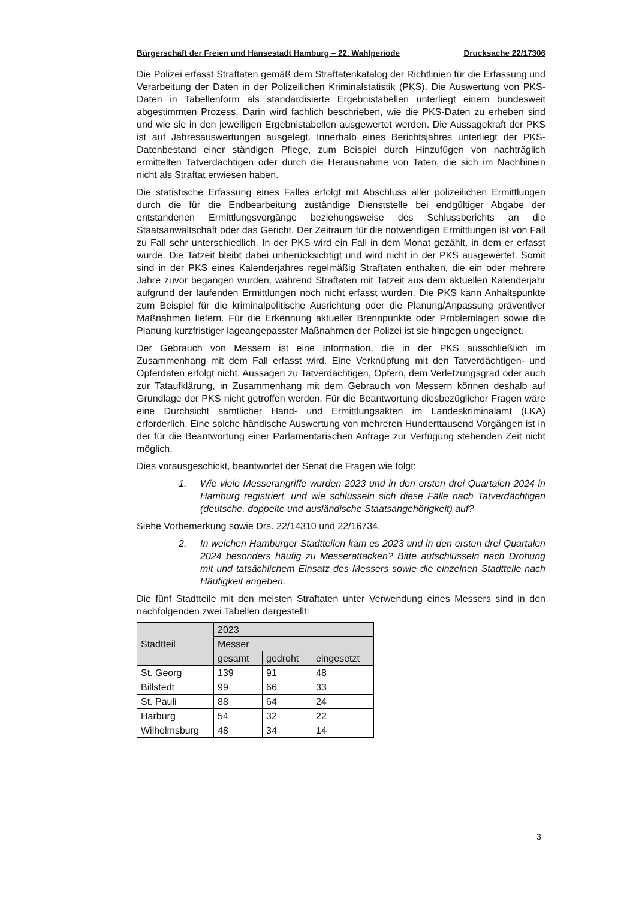Bürgerschaft der Freien und Hansestadt Hamburg – 22. Wahlperiode Drucksache 22/17306
Die Polizei erfasst Straftaten gemäß dem Straftatenkatalog der Richtlinien für die Erfassung und Verarbeitung der Daten in der Polizeilichen Kriminalstatistik (PKS). Die Auswertung von PKS-Daten in Tabellenform als standardisierte Ergebnistabellen unterliegt einem bundesweit abgestimmten Prozess. Darin wird fachlich beschrieben, wie die PKS-Daten zu erheben sind und wie sie in den jeweiligen Ergebnistabellen ausgewertet werden. Die Aussagekraft der PKS ist auf Jahresauswertungen ausgelegt. Innerhalb eines Berichtsjahres unterliegt der PKS-Datenbestand einer ständigen Pflege, zum Beispiel durch Hinzufügen von nachträglich ermittelten Tatverdächtigen oder durch die Herausnahme von Taten, die sich im Nachhinein nicht als Straftat erwiesen haben.
Die statistische Erfassung eines Falles erfolgt mit Abschluss aller polizeilichen Ermittlungen durch die für die Endbearbeitung zuständige Dienststelle bei endgültiger Abgabe der entstandenen Ermittlungsvorgänge beziehungsweise des Schlussberichts an die Staatsanwaltschaft oder das Gericht. Der Zeitraum für die notwendigen Ermittlungen ist von Fall zu Fall sehr unterschiedlich. In der PKS wird ein Fall in dem Monat gezählt, in dem er erfasst wurde. Die Tatzeit bleibt dabei unberücksichtigt und wird nicht in der PKS ausgewertet. Somit sind in der PKS eines Kalenderjahres regelmäßig Straftaten enthalten, die ein oder mehrere Jahre zuvor begangen wurden, während Straftaten mit Tatzeit aus dem aktuellen Kalenderjahr aufgrund der laufenden Ermittlungen noch nicht erfasst wurden. Die PKS kann Anhaltspunkte zum Beispiel für die kriminalpolitische Ausrichtung oder die Planung/Anpassung präventiver Maßnahmen liefern. Für die Erkennung aktueller Brennpunkte oder Problemlagen sowie die Planung kurzfristiger lageangepasster Maßnahmen der Polizei ist sie hingegen ungeeignet.
Der Gebrauch von Messern ist eine Information, die in der PKS ausschließlich im Zusammenhang mit dem Fall erfasst wird. Eine Verknüpfung mit den Tatverdächtigen- und Opferdaten erfolgt nicht. Aussagen zu Tatverdächtigen, Opfern, dem Verletzungsgrad oder auch zur Tataufklärung, in Zusammenhang mit dem Gebrauch von Messern können deshalb auf Grundlage der PKS nicht getroffen werden. Für die Beantwortung diesbezüglicher Fragen wäre eine Durchsicht sämtlicher Hand- und Ermittlungsakten im Landeskriminalamt (LKA) erforderlich. Eine solche händische Auswertung von mehreren Hunderttausend Vorgängen ist in der für die Beantwortung einer Parlamentarischen Anfrage zur Verfügung stehenden Zeit nicht möglich.
Dies vorausgeschickt, beantwortet der Senat die Fragen wie folgt:
1. Wie viele Messerangriffe wurden 2023 und in den ersten drei Quartalen 2024 in Hamburg registriert, und wie schlüsseln sich diese Fälle nach Tatverdächtigen (deutsche, doppelte und ausländische Staatsangehörigkeit) auf?
Siehe Vorbemerkung sowie Drs. 22/14310 und 22/16734.
2. In welchen Hamburger Stadtteilen kam es 2023 und in den ersten drei Quartalen 2024 besonders häufig zu Messerattacken? Bitte aufschlüsseln nach Drohung mit und tatsächlichem Einsatz des Messers sowie die einzelnen Stadtteile nach Häufigkeit angeben.
Die fünf Stadtteile mit den meisten Straftaten unter Verwendung eines Messers sind in den nachfolgenden zwei Tabellen dargestellt:
| Stadtteil | 2023 | | |
| --- | --- | --- | --- |
| | Messer | | |
| | gesamt | gedroht | eingesetzt |
| St. Georg | 139 | 91 | 48 |
| Billstedt | 99 | 66 | 33 |
| St. Pauli | 88 | 64 | 24 |
| Harburg | 54 | 32 | 22 |
| Wilhelmsburg | 48 | 34 | 14 |
3